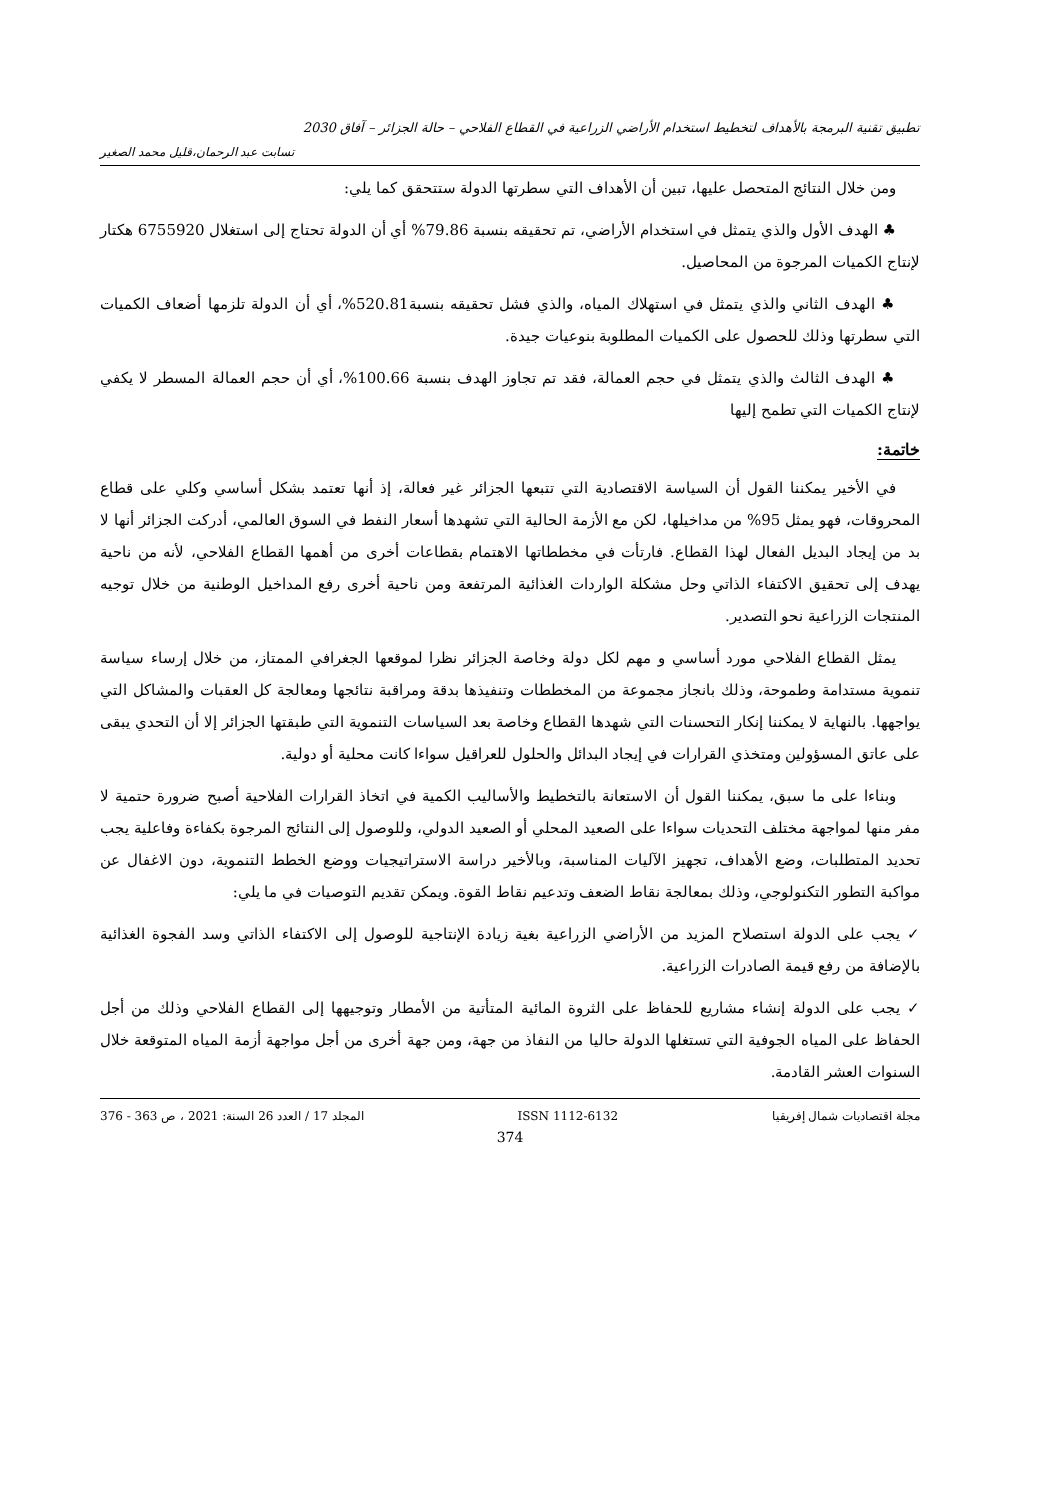تطبيق تقنية البرمجة بالأهداف لتخطيط استخدام الأراضي الزراعية في القطاع الفلاحي – حالة الجزائر – آفاق 2030
تسابت عبد الرحمان،قليل محمد الصغير
ومن خلال النتائج المتحصل عليها، تبين أن الأهداف التي سطرتها الدولة ستتحقق كما يلي:
♣ الهدف الأول والذي يتمثل في استخدام الأراضي، تم تحقيقه بنسبة 79.86% أي أن الدولة تحتاج إلى استغلال 6755920 هكتار لإنتاج الكميات المرجوة من المحاصيل.
♣ الهدف الثاني والذي يتمثل في استهلاك المياه، والذي فشل تحقيقه بنسبة520.81%، أي أن الدولة تلزمها أضعاف الكميات التي سطرتها وذلك للحصول على الكميات المطلوبة بنوعيات جيدة.
♣ الهدف الثالث والذي يتمثل في حجم العمالة، فقد تم تجاوز الهدف بنسبة 100.66%، أي أن حجم العمالة المسطر لا يكفي لإنتاج الكميات التي تطمح إليها
خاتمة:
في الأخير يمكننا القول أن السياسة الاقتصادية التي تتبعها الجزائر غير فعالة، إذ أنها تعتمد بشكل أساسي وكلي على قطاع المحروقات، فهو يمثل 95% من مداخيلها، لكن مع الأزمة الحالية التي تشهدها أسعار النفط في السوق العالمي، أدركت الجزائر أنها لا بد من إيجاد البديل الفعال لهذا القطاع. فارتأت في مخططاتها الاهتمام بقطاعات أخرى من أهمها القطاع الفلاحي، لأنه من ناحية يهدف إلى تحقيق الاكتفاء الذاتي وحل مشكلة الواردات الغذائية المرتفعة ومن ناحية أخرى رفع المداخيل الوطنية من خلال توجيه المنتجات الزراعية نحو التصدير.
يمثل القطاع الفلاحي مورد أساسي و مهم لكل دولة وخاصة الجزائر نظرا لموقعها الجغرافي الممتاز، من خلال إرساء سياسة تنموية مستدامة وطموحة، وذلك بانجاز مجموعة من المخططات وتنفيذها بدقة ومراقبة نتائجها ومعالجة كل العقبات والمشاكل التي يواجهها. بالنهاية لا يمكننا إنكار التحسنات التي شهدها القطاع وخاصة بعد السياسات التنموية التي طبقتها الجزائر إلا أن التحدي يبقى على عاتق المسؤولين ومتخذي القرارات في إيجاد البدائل والحلول للعراقيل سواءا كانت محلية أو دولية.
وبناءا على ما سبق، يمكننا القول أن الاستعانة بالتخطيط والأساليب الكمية في اتخاذ القرارات الفلاحية أصبح ضرورة حتمية لا مفر منها لمواجهة مختلف التحديات سواءا على الصعيد المحلي أو الصعيد الدولي، وللوصول إلى النتائج المرجوة بكفاءة وفاعلية يجب تحديد المتطلبات، وضع الأهداف، تجهيز الآليات المناسبة، وبالأخير دراسة الاستراتيجيات ووضع الخطط التنموية، دون الاغفال عن مواكبة التطور التكنولوجي، وذلك بمعالجة نقاط الضعف وتدعيم نقاط القوة. ويمكن تقديم التوصيات في ما يلي:
✓ يجب على الدولة استصلاح المزيد من الأراضي الزراعية بغية زيادة الإنتاجية للوصول إلى الاكتفاء الذاتي وسد الفجوة الغذائية بالإضافة من رفع قيمة الصادرات الزراعية.
✓ يجب على الدولة إنشاء مشاريع للحفاظ على الثروة المائية المتأتية من الأمطار وتوجيهها إلى القطاع الفلاحي وذلك من أجل الحفاظ على المياه الجوفية التي تستغلها الدولة حاليا من النفاذ من جهة، ومن جهة أخرى من أجل مواجهة أزمة المياه المتوقعة خلال السنوات العشر القادمة.
مجلة اقتصاديات شمال إفريقيا ISSN 1112-6132 المجلد 17 / العدد 26 السنة: 2021 ، ص 363 - 376
374